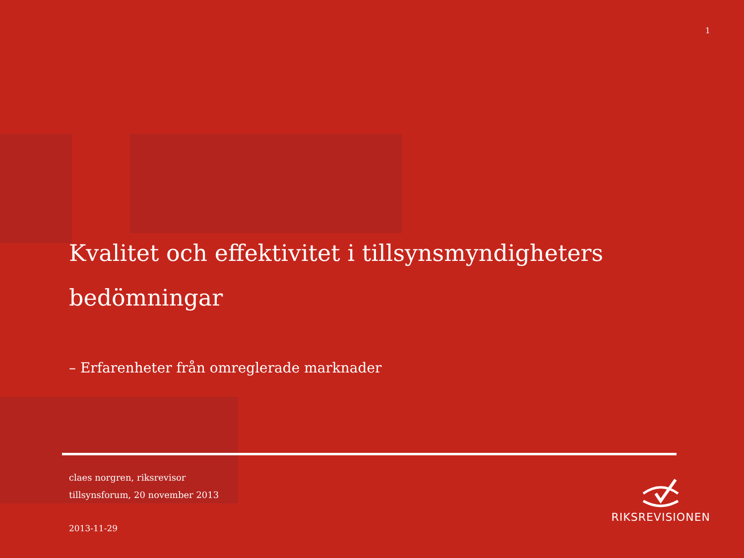1
Kvalitet och effektivitet i tillsynsmyndigheters bedömningar
– Erfarenheter från omreglerade marknader
claes norgren, riksrevisor
tillsynsforum, 20 november 2013
2013-11-29
RIKSREVISIONEN